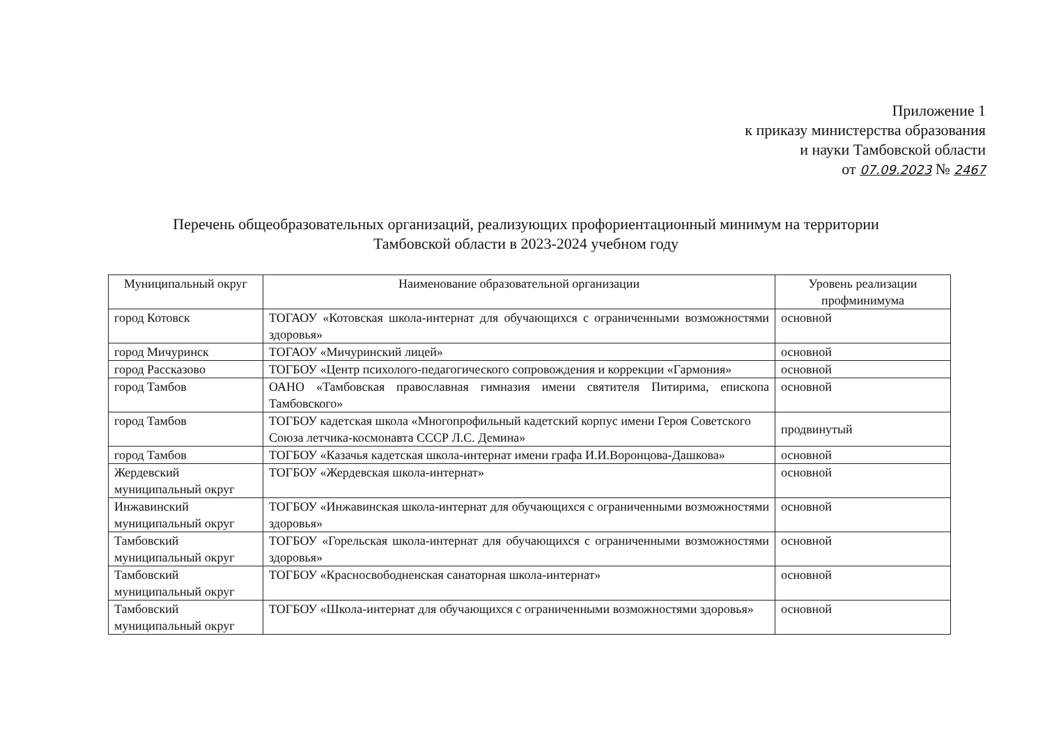Приложение 1
к приказу министерства образования
и науки Тамбовской области
от 07.09.2023 № 2467
Перечень общеобразовательных организаций, реализующих профориентационный минимум на территории
Тамбовской области в 2023-2024 учебном году
| Муниципальный округ | Наименование образовательной организации | Уровень реализации профминимума |
| --- | --- | --- |
| город Котовск | ТОГАОУ «Котовская школа-интернат для обучающихся с ограниченными возможностями здоровья» | основной |
| город Мичуринск | ТОГАОУ «Мичуринский лицей» | основной |
| город Рассказово | ТОГБОУ «Центр психолого-педагогического сопровождения и коррекции «Гармония» | основной |
| город Тамбов | ОАНО «Тамбовская православная гимназия имени святителя Питирима, епископа Тамбовского» | основной |
| город Тамбов | ТОГБОУ кадетская школа «Многопрофильный кадетский корпус имени Героя Советского Союза летчика-космонавта СССР Л.С. Демина» | продвинутый |
| город Тамбов | ТОГБОУ «Казачья кадетская школа-интернат имени графа И.И.Воронцова-Дашкова» | основной |
| Жердевский муниципальный округ | ТОГБОУ «Жердевская школа-интернат» | основной |
| Инжавинский муниципальный округ | ТОГБОУ «Инжавинская школа-интернат для обучающихся с ограниченными возможностями здоровья» | основной |
| Тамбовский муниципальный округ | ТОГБОУ «Горельская школа-интернат для обучающихся с ограниченными возможностями здоровья» | основной |
| Тамбовский муниципальный округ | ТОГБОУ «Красносвободненская санаторная школа-интернат» | основной |
| Тамбовский муниципальный округ | ТОГБОУ «Школа-интернат для обучающихся с ограниченными возможностями здоровья» | основной |